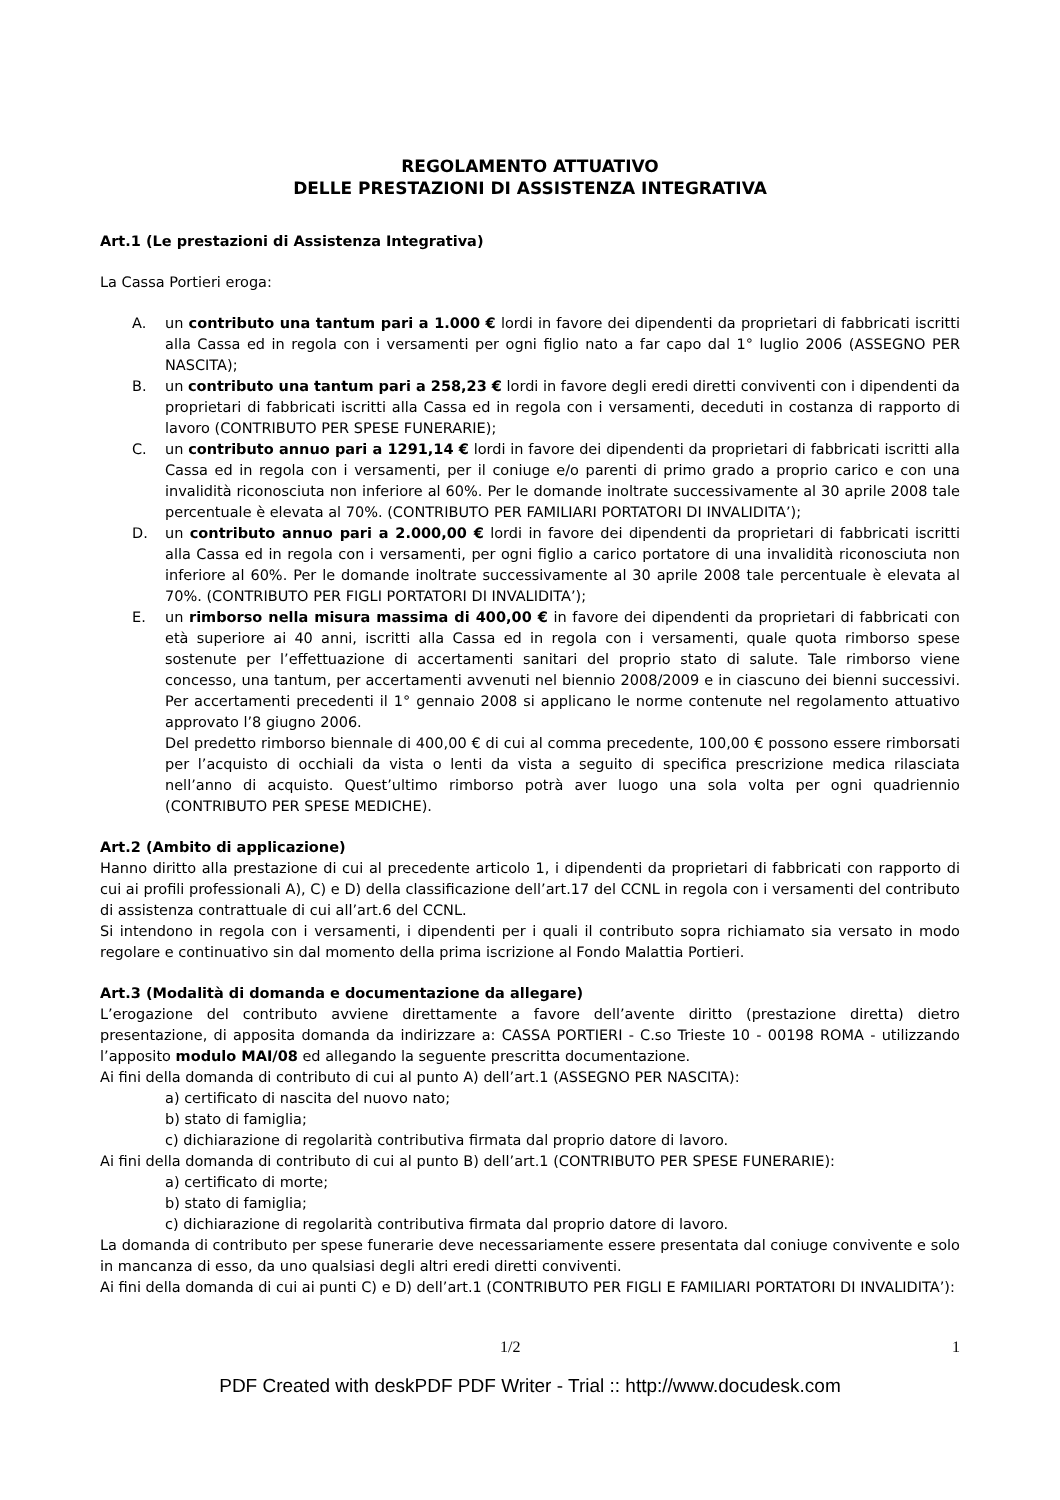REGOLAMENTO ATTUATIVO
DELLE PRESTAZIONI DI ASSISTENZA INTEGRATIVA
Art.1 (Le prestazioni di Assistenza Integrativa)
La Cassa Portieri eroga:
A. un contributo una tantum pari a 1.000 € lordi in favore dei dipendenti da proprietari di fabbricati iscritti alla Cassa ed in regola con i versamenti per ogni figlio nato a far capo dal 1° luglio 2006 (ASSEGNO PER NASCITA);
B. un contributo una tantum pari a 258,23 € lordi in favore degli eredi diretti conviventi con i dipendenti da proprietari di fabbricati iscritti alla Cassa ed in regola con i versamenti, deceduti in costanza di rapporto di lavoro (CONTRIBUTO PER SPESE FUNERARIE);
C. un contributo annuo pari a 1291,14 € lordi in favore dei dipendenti da proprietari di fabbricati iscritti alla Cassa ed in regola con i versamenti, per il coniuge e/o parenti di primo grado a proprio carico e con una invalidità riconosciuta non inferiore al 60%. Per le domande inoltrate successivamente al 30 aprile 2008 tale percentuale è elevata al 70%. (CONTRIBUTO PER FAMILIARI PORTATORI DI INVALIDITA’);
D. un contributo annuo pari a 2.000,00 € lordi in favore dei dipendenti da proprietari di fabbricati iscritti alla Cassa ed in regola con i versamenti, per ogni figlio a carico portatore di una invalidità riconosciuta non inferiore al 60%. Per le domande inoltrate successivamente al 30 aprile 2008 tale percentuale è elevata al 70%. (CONTRIBUTO PER FIGLI PORTATORI DI INVALIDITA’);
E. un rimborso nella misura massima di 400,00 € in favore dei dipendenti da proprietari di fabbricati con età superiore ai 40 anni, iscritti alla Cassa ed in regola con i versamenti, quale quota rimborso spese sostenute per l’effettuazione di accertamenti sanitari del proprio stato di salute. Tale rimborso viene concesso, una tantum, per accertamenti avvenuti nel biennio 2008/2009 e in ciascuno dei bienni successivi. Per accertamenti precedenti il 1° gennaio 2008 si applicano le norme contenute nel regolamento attuativo approvato l’8 giugno 2006.
Del predetto rimborso biennale di 400,00 € di cui al comma precedente, 100,00 € possono essere rimborsati per l’acquisto di occhiali da vista o lenti da vista a seguito di specifica prescrizione medica rilasciata nell’anno di acquisto. Quest’ultimo rimborso potrà aver luogo una sola volta per ogni quadriennio (CONTRIBUTO PER SPESE MEDICHE).
Art.2 (Ambito di applicazione)
Hanno diritto alla prestazione di cui al precedente articolo 1, i dipendenti da proprietari di fabbricati con rapporto di cui ai profili professionali A), C) e D) della classificazione dell’art.17 del CCNL in regola con i versamenti del contributo di assistenza contrattuale di cui all’art.6 del CCNL.
Si intendono in regola con i versamenti, i dipendenti per i quali il contributo sopra richiamato sia versato in modo regolare e continuativo sin dal momento della prima iscrizione al Fondo Malattia Portieri.
Art.3 (Modalità di domanda e documentazione da allegare)
L’erogazione del contributo avviene direttamente a favore dell’avente diritto (prestazione diretta) dietro presentazione, di apposita domanda da indirizzare a: CASSA PORTIERI - C.so Trieste 10 - 00198 ROMA - utilizzando l’apposito modulo MAI/08 ed allegando la seguente prescritta documentazione.
Ai fini della domanda di contributo di cui al punto A) dell’art.1 (ASSEGNO PER NASCITA):
a) certificato di nascita del nuovo nato;
b) stato di famiglia;
c) dichiarazione di regolarità contributiva firmata dal proprio datore di lavoro.
Ai fini della domanda di contributo di cui al punto B) dell’art.1 (CONTRIBUTO PER SPESE FUNERARIE):
a) certificato di morte;
b) stato di famiglia;
c) dichiarazione di regolarità contributiva firmata dal proprio datore di lavoro.
La domanda di contributo per spese funerarie deve necessariamente essere presentata dal coniuge convivente e solo in mancanza di esso, da uno qualsiasi degli altri eredi diretti conviventi.
Ai fini della domanda di cui ai punti C) e D) dell’art.1 (CONTRIBUTO PER FIGLI E FAMILIARI PORTATORI DI INVALIDITA’):
1/2 1
PDF Created with deskPDF PDF Writer - Trial :: http://www.docudesk.com